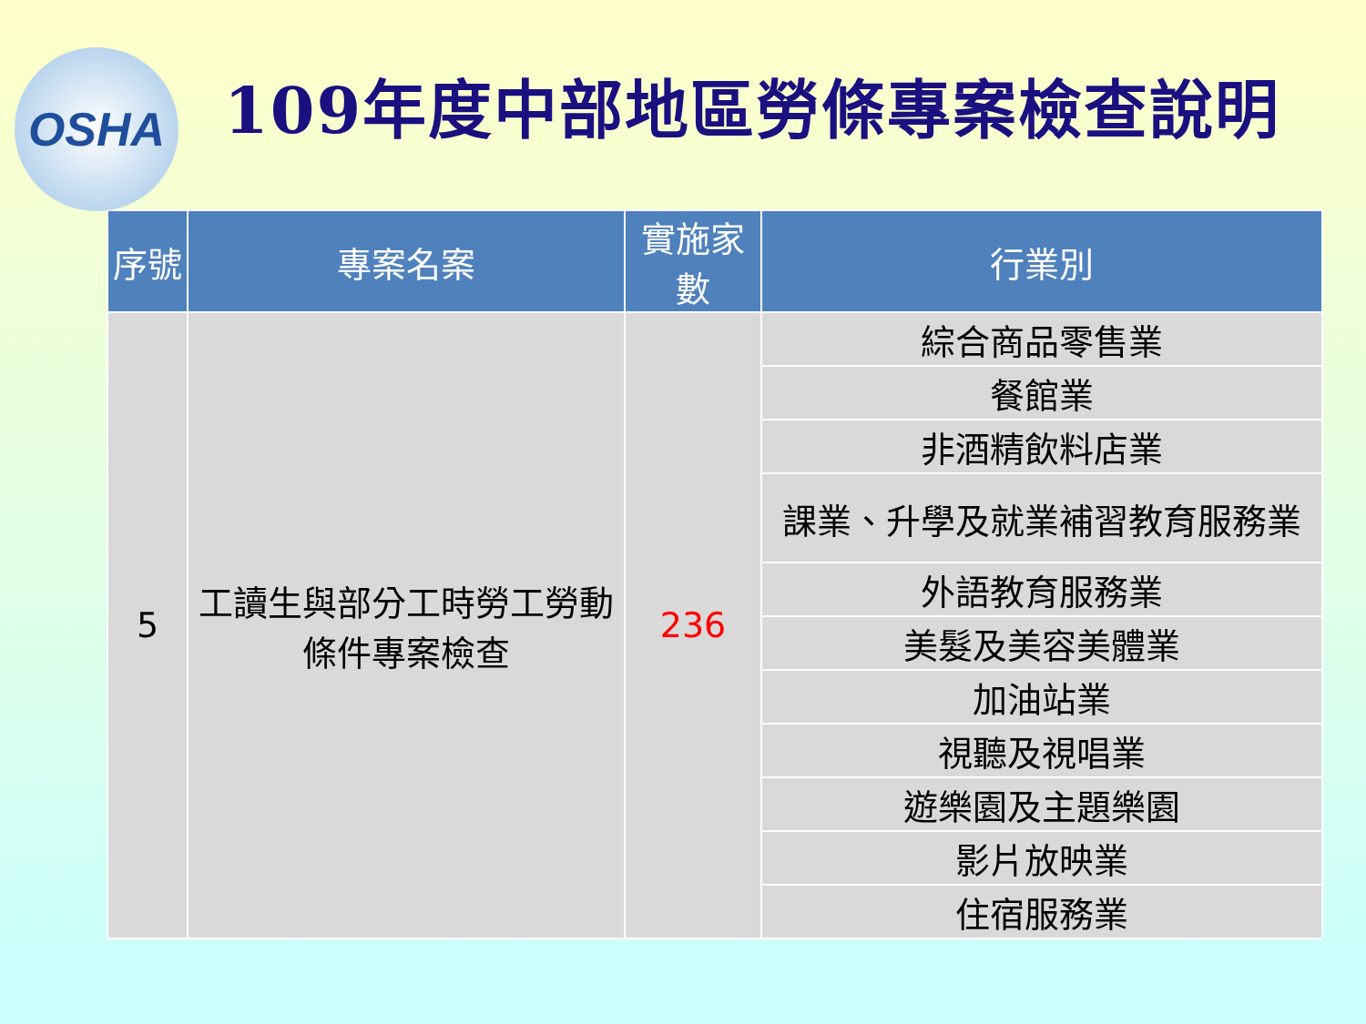OSHA
109年度中部地區勞條專案檢查說明
| 序號 | 專案名案 | 實施家數 | 行業別 |
| --- | --- | --- | --- |
| 5 | 工讀生與部分工時勞工勞動條件專案檢查 | 236 | 綜合商品零售業 |
| | | | 餐館業 |
| | | | 非酒精飲料店業 |
| | | | 課業、升學及就業補習教育服務業 |
| | | | 外語教育服務業 |
| | | | 美髮及美容美體業 |
| | | | 加油站業 |
| | | | 視聽及視唱業 |
| | | | 遊樂園及主題樂園 |
| | | | 影片放映業 |
| | | | 住宿服務業 |